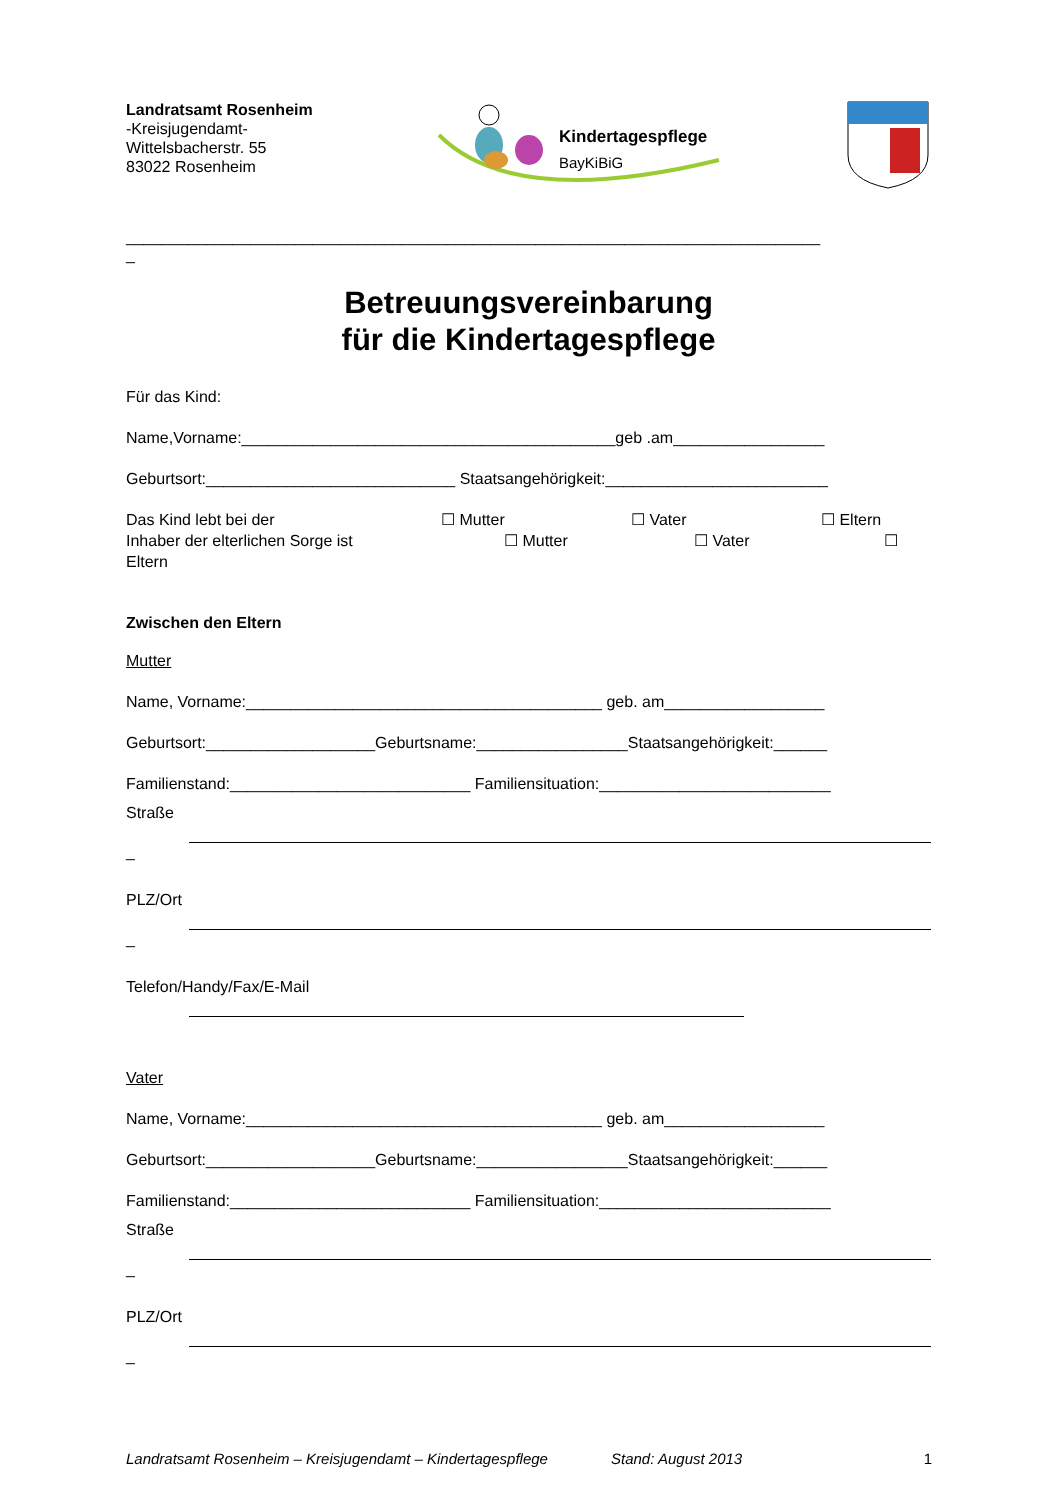Landratsamt Rosenheim
-Kreisjugendamt-
Wittelsbacherstr. 55
83022 Rosenheim
Kindertagespflege
BayKiBiG
______________________________________________________________________________
_
Betreuungsvereinbarung
für die Kindertagespflege
Für das Kind:
Name,Vorname:__________________________________________geb .am_________________
Geburtsort:____________________________ Staatsangehörigkeit:_________________________
Das Kind lebt bei der ☐ Mutter ☐ Vater ☐ Eltern
Inhaber der elterlichen Sorge ist ☐ Mutter ☐ Vater ☐
Eltern
Zwischen den Eltern
Mutter
Name, Vorname:________________________________________ geb. am__________________
Geburtsort:___________________Geburtsname:_________________Staatsangehörigkeit:______
Familienstand:___________________________ Familiensituation:__________________________
Straße _
PLZ/Ort _
Telefon/Handy/Fax/E-Mail
Vater
Name, Vorname:________________________________________ geb. am__________________
Geburtsort:___________________Geburtsname:_________________Staatsangehörigkeit:______
Familienstand:___________________________ Familiensituation:__________________________
Straße _
PLZ/Ort _
Landratsamt Rosenheim – Kreisjugendamt – Kindertagespflege Stand: August 2013 1